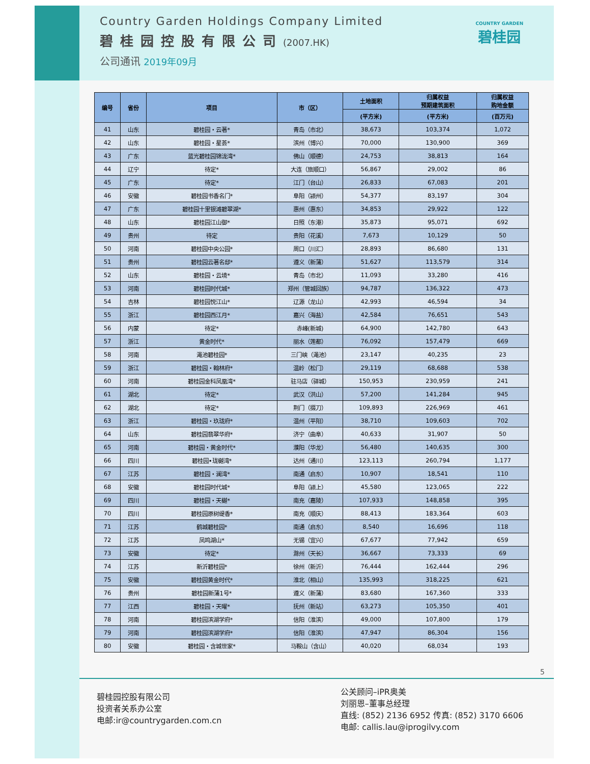Country Garden Holdings Company Limited
碧桂园控股有限公司(2007.HK)
公司通讯 2019年09月
COUNTRY GARDEN
碧桂园
| 编号 | 省份 | 项目 | 市（区） | 土地面积 | 归属权益 预期建筑面积 | 归属权益 购地金额 |
| --- | --- | --- | --- | --- | --- | --- |
| | | | | (平方米) | (平方米) | (百万元) |
| 41 | 山东 | 碧桂园・云著* | 青岛（市北） | 38,673 | 103,374 | 1,072 |
| 42 | 山东 | 碧桂园・星荟* | 滨州（博兴） | 70,000 | 130,900 | 369 |
| 43 | 广东 | 蓝光碧桂园锦泷湾* | 佛山（顺德） | 24,753 | 38,813 | 164 |
| 44 | 辽宁 | 待定* | 大连（旅顺口） | 56,867 | 29,002 | 86 |
| 45 | 广东 | 待定* | 江门（台山） | 26,833 | 67,083 | 201 |
| 46 | 安徽 | 碧桂园书香名门* | 阜阳（颍州） | 54,377 | 83,197 | 304 |
| 47 | 广东 | 碧桂园十里银滩碧翠湖* | 惠州（惠东） | 34,853 | 29,922 | 122 |
| 48 | 山东 | 碧桂园江山御* | 日照（东港） | 35,873 | 95,071 | 692 |
| 49 | 贵州 | 待定 | 贵阳（花溪） | 7,673 | 10,129 | 50 |
| 50 | 河南 | 碧桂园中央公园* | 周口（川汇） | 28,893 | 86,680 | 131 |
| 51 | 贵州 | 碧桂园云著名邸* | 遵义（新蒲） | 51,627 | 113,579 | 314 |
| 52 | 山东 | 碧桂园・云境* | 青岛（市北） | 11,093 | 33,280 | 416 |
| 53 | 河南 | 碧桂园时代城* | 郑州（管城回族） | 94,787 | 136,322 | 473 |
| 54 | 吉林 | 碧桂园悦江山* | 辽源（龙山） | 42,993 | 46,594 | 34 |
| 55 | 浙江 | 碧桂园西江月* | 嘉兴（海盐） | 42,584 | 76,651 | 543 |
| 56 | 内蒙 | 待定* | 赤峰(新城) | 64,900 | 142,780 | 643 |
| 57 | 浙江 | 黄金时代* | 丽水（莲都） | 76,092 | 157,479 | 669 |
| 58 | 河南 | 渑池碧桂园* | 三门峡（渑池） | 23,147 | 40,235 | 23 |
| 59 | 浙江 | 碧桂园・翰林府* | 温岭（松门） | 29,119 | 68,688 | 538 |
| 60 | 河南 | 碧桂园金科凤凰湾* | 驻马店（驿城） | 150,953 | 230,959 | 241 |
| 61 | 湖北 | 待定* | 武汉（洪山） | 57,200 | 141,284 | 945 |
| 62 | 湖北 | 待定* | 荆门（掇刀） | 109,893 | 226,969 | 461 |
| 63 | 浙江 | 碧桂园・玖珑府* | 温州（平阳） | 38,710 | 109,603 | 702 |
| 64 | 山东 | 碧桂园翡翠华府* | 济宁（曲阜） | 40,633 | 31,907 | 50 |
| 65 | 河南 | 碧桂园・黄金时代* | 濮阳（华龙） | 56,480 | 140,635 | 300 |
| 66 | 四川 | 碧桂园•珑樾湾* | 达州（通川） | 123,113 | 260,794 | 1,177 |
| 67 | 江苏 | 碧桂园・澜湾* | 南通（启东） | 10,907 | 18,541 | 110 |
| 68 | 安徽 | 碧桂园时代城* | 阜阳（颍上） | 45,580 | 123,065 | 222 |
| 69 | 四川 | 碧桂园・天樾* | 南充（嘉陵） | 107,933 | 148,858 | 395 |
| 70 | 四川 | 碧桂园原树缇香* | 南充（顺庆） | 88,413 | 183,364 | 603 |
| 71 | 江苏 | 鹤城碧桂园* | 南通（启东） | 8,540 | 16,696 | 118 |
| 72 | 江苏 | 凤鸣湖山* | 无锡（宜兴） | 67,677 | 77,942 | 659 |
| 73 | 安徽 | 待定* | 滁州（天长） | 36,667 | 73,333 | 69 |
| 74 | 江苏 | 新沂碧桂园* | 徐州（新沂） | 76,444 | 162,444 | 296 |
| 75 | 安徽 | 碧桂园黄金时代* | 淮北（相山） | 135,993 | 318,225 | 621 |
| 76 | 贵州 | 碧桂园新蒲1号* | 遵义（新蒲） | 83,680 | 167,360 | 333 |
| 77 | 江西 | 碧桂园・天曜* | 抚州（新站） | 63,273 | 105,350 | 401 |
| 78 | 河南 | 碧桂园滨湖学府* | 信阳（淮滨） | 49,000 | 107,800 | 179 |
| 79 | 河南 | 碧桂园滨湖学府* | 信阳（淮滨） | 47,947 | 86,304 | 156 |
| 80 | 安徽 | 碧桂园・含城世家* | 马鞍山（含山） | 40,020 | 68,034 | 193 |
5
碧桂园控股有限公司
投资者关系办公室
电邮:ir@countrygarden.com.cn
公关顾问–iPR奥美
刘丽恩–董事总经理
直线: (852) 2136 6952 传真: (852) 3170 6606
电邮: callis.lau@iprogilvy.com